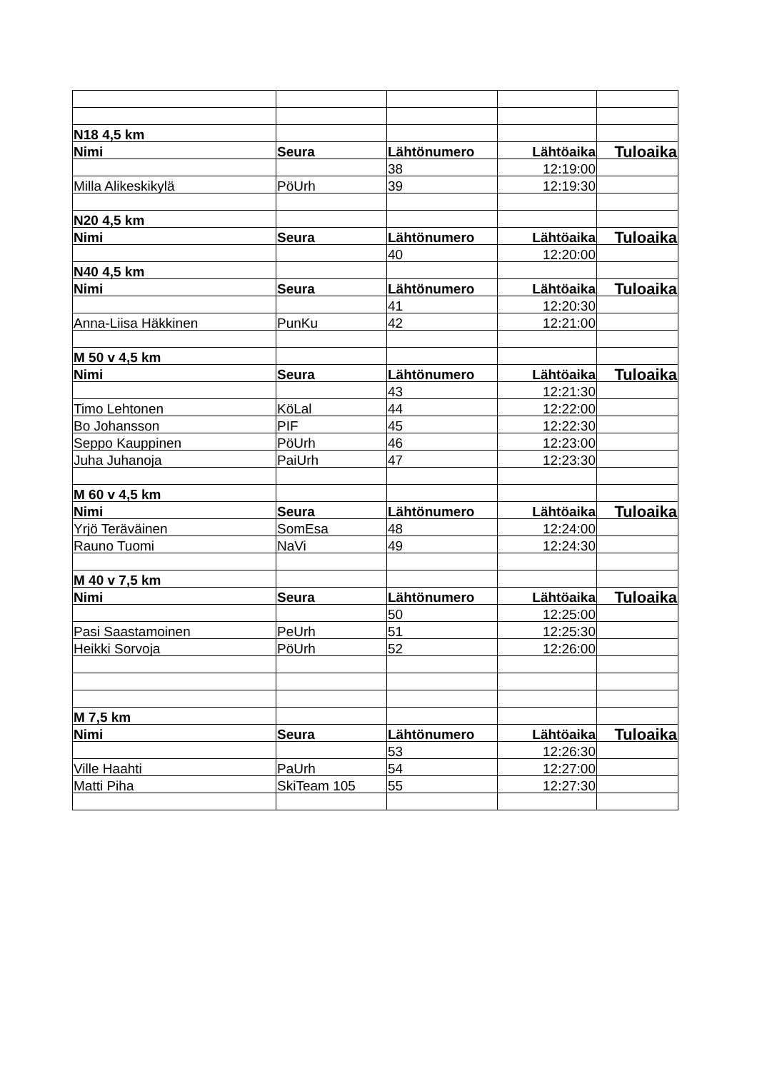| N18 4,5 km | | | | |
| Nimi | Seura | Lähtönumero | Lähtöaika | Tuloaika |
| | | 38 | 12:19:00 | |
| Milla Alikeskikylä | PöUrh | 39 | 12:19:30 | |
| N20 4,5 km | | | | |
| Nimi | Seura | Lähtönumero | Lähtöaika | Tuloaika |
| | | 40 | 12:20:00 | |
| N40 4,5 km | | | | |
| Nimi | Seura | Lähtönumero | Lähtöaika | Tuloaika |
| | | 41 | 12:20:30 | |
| Anna-Liisa Häkkinen | PunKu | 42 | 12:21:00 | |
| M 50 v 4,5 km | | | | |
| Nimi | Seura | Lähtönumero | Lähtöaika | Tuloaika |
| | | 43 | 12:21:30 | |
| Timo Lehtonen | KöLal | 44 | 12:22:00 | |
| Bo Johansson | PIF | 45 | 12:22:30 | |
| Seppo Kauppinen | PöUrh | 46 | 12:23:00 | |
| Juha Juhanoja | PaiUrh | 47 | 12:23:30 | |
| M 60 v 4,5 km | | | | |
| Nimi | Seura | Lähtönumero | Lähtöaika | Tuloaika |
| Yrjö Teräväinen | SomEsa | 48 | 12:24:00 | |
| Rauno Tuomi | NaVi | 49 | 12:24:30 | |
| M 40 v 7,5 km | | | | |
| Nimi | Seura | Lähtönumero | Lähtöaika | Tuloaika |
| | | 50 | 12:25:00 | |
| Pasi Saastamoinen | PeUrh | 51 | 12:25:30 | |
| Heikki Sorvoja | PöUrh | 52 | 12:26:00 | |
| M 7,5 km | | | | |
| Nimi | Seura | Lähtönumero | Lähtöaika | Tuloaika |
| | | 53 | 12:26:30 | |
| Ville Haahti | PaUrh | 54 | 12:27:00 | |
| Matti Piha | SkiTeam 105 | 55 | 12:27:30 | |